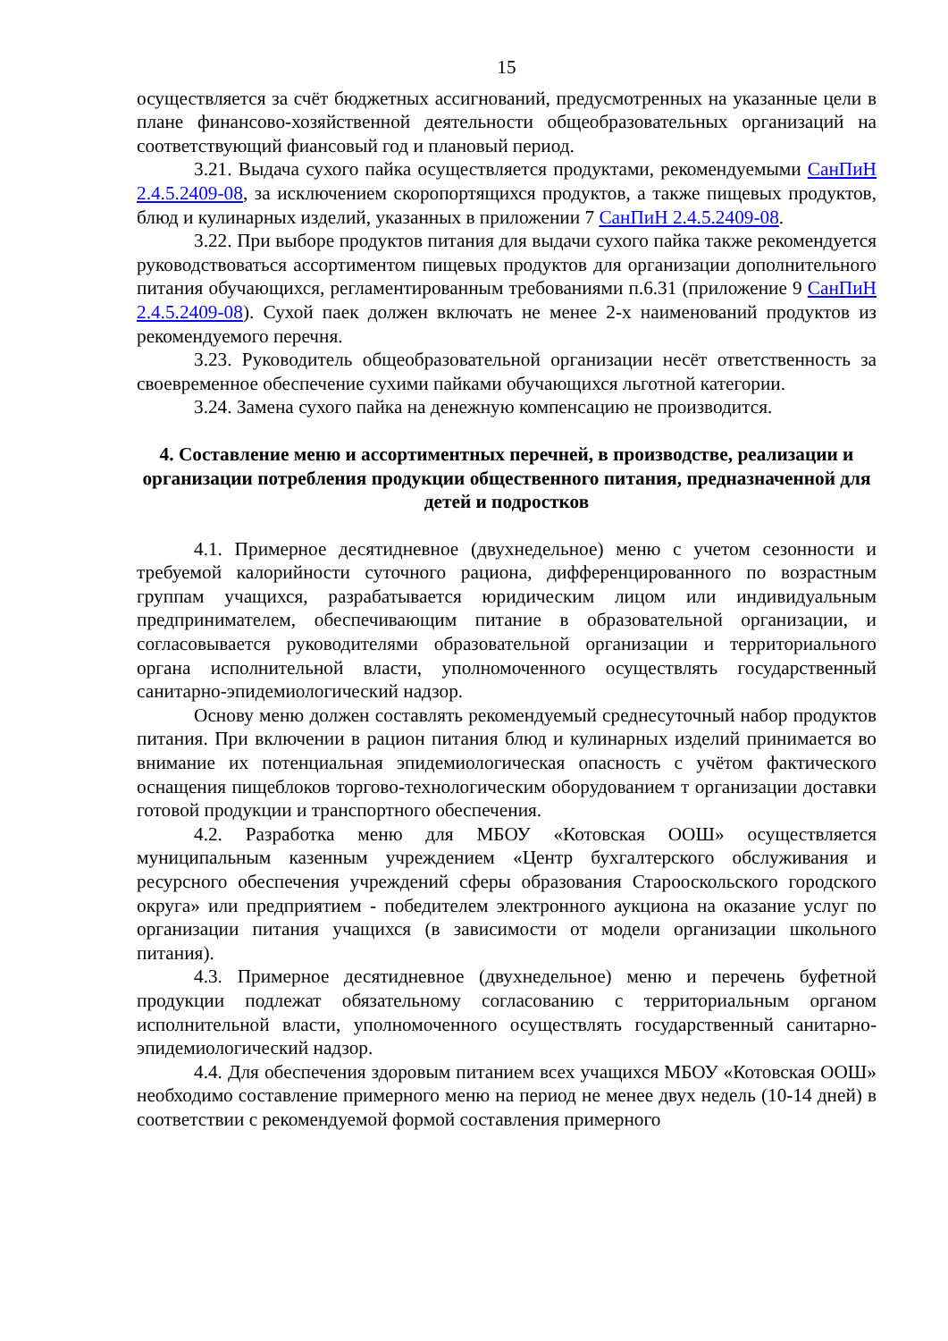15
осуществляется за счёт бюджетных ассигнований, предусмотренных на указанные цели в плане финансово-хозяйственной деятельности общеобразовательных организаций на соответствующий фиансовый год и плановый период.
3.21. Выдача сухого пайка осуществляется продуктами, рекомендуемыми СанПиН 2.4.5.2409-08, за исключением скоропортящихся продуктов, а также пищевых продуктов, блюд и кулинарных изделий, указанных в приложении 7 СанПиН 2.4.5.2409-08.
3.22. При выборе продуктов питания для выдачи сухого пайка также рекомендуется руководствоваться ассортиментом пищевых продуктов для организации дополнительного питания обучающихся, регламентированным требованиями п.6.31 (приложение 9 СанПиН 2.4.5.2409-08). Сухой паек должен включать не менее 2-х наименований продуктов из рекомендуемого перечня.
3.23. Руководитель общеобразовательной организации несёт ответственность за своевременное обеспечение сухими пайками обучающихся льготной категории.
3.24. Замена сухого пайка на денежную компенсацию не производится.
4. Составление меню и ассортиментных перечней, в производстве, реализации и организации потребления продукции общественного питания, предназначенной для детей и подростков
4.1. Примерное десятидневное (двухнедельное) меню с учетом сезонности и требуемой калорийности суточного рациона, дифференцированного по возрастным группам учащихся, разрабатывается юридическим лицом или индивидуальным предпринимателем, обеспечивающим питание в образовательной организации, и согласовывается руководителями образовательной организации и территориального органа исполнительной власти, уполномоченного осуществлять государственный санитарно-эпидемиологический надзор.
Основу меню должен составлять рекомендуемый среднесуточный набор продуктов питания. При включении в рацион питания блюд и кулинарных изделий принимается во внимание их потенциальная эпидемиологическая опасность с учётом фактического оснащения пищеблоков торгово-технологическим оборудованием т организации доставки готовой продукции и транспортного обеспечения.
4.2. Разработка меню для МБОУ «Котовская ООШ» осуществляется муниципальным казенным учреждением «Центр бухгалтерского обслуживания и ресурсного обеспечения учреждений сферы образования Старооскольского городского округа» или предприятием - победителем электронного аукциона на оказание услуг по организации питания учащихся (в зависимости от модели организации школьного питания).
4.3. Примерное десятидневное (двухнедельное) меню и перечень буфетной продукции подлежат обязательному согласованию с территориальным органом исполнительной власти, уполномоченного осуществлять государственный санитарно-эпидемиологический надзор.
4.4. Для обеспечения здоровым питанием всех учащихся МБОУ «Котовская ООШ» необходимо составление примерного меню на период не менее двух недель (10-14 дней) в соответствии с рекомендуемой формой составления примерного